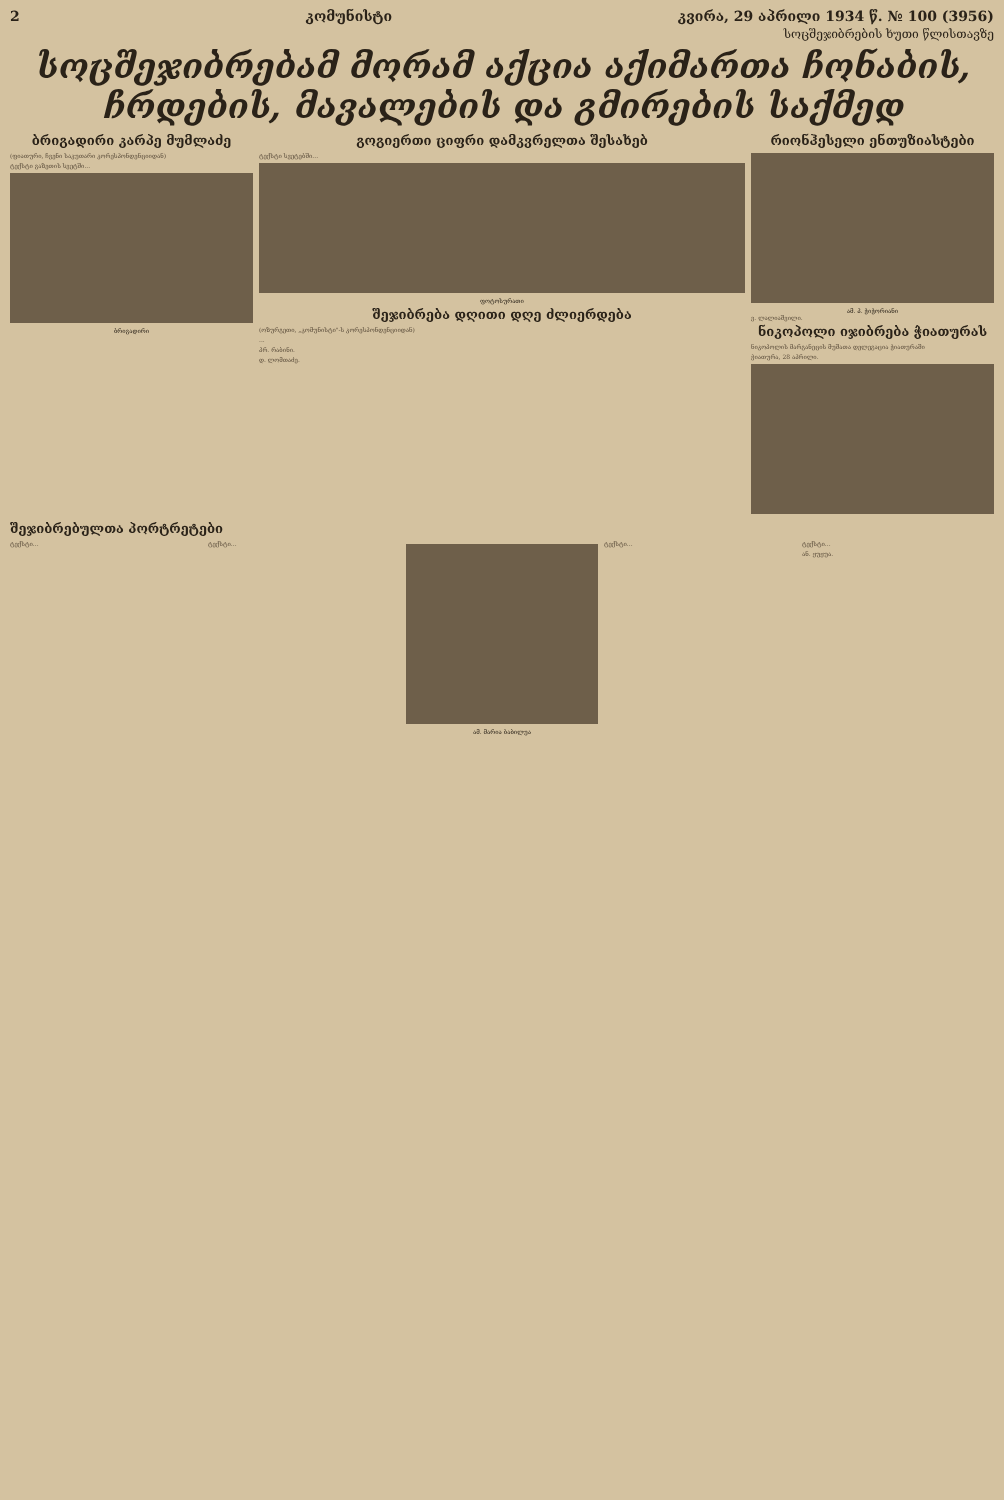2 კომუნისტი კვირა, 29 აპრილი 1934 წ. № 100 (3956)
სოცშეჯიბრების ხუთი წლისთავზე
სოცშეჯიბრებამ მორამ აქცია აქიმართა ჩონაბის, ჩრდების, მავალების და გმირების საქმედ
ბრიგადირი კარპე მუმლაძე
(ფიათური, ჩვენი საკუთარი კორესპონდენციიდან)
ტექსტი გაზეთის სვეტში...
ბრიგადირი
გოგიერთი ციფრი დამკვრელთა შესახებ
ტექსტი სვეტებში...
ფოტოსურათი
შეჯიბრება დღითი დღე ძლიერდება
(ოზურგეთი, „კომუნისტი"-ს კორესპონდენციიდან)
...
პრ. რაბინი.
დ. ლომთაძე.
რიონჰესელი ენთუზიასტები
ამ. პ. ჭიჭორიანი
ვ. ლალიაშვილი.
ნიკოპოლი იჯიბრება ჭიათურას
ნიკოპოლის მარგანეცის მუშათა დელეგაცია ჭიათურაში
ჭიათურა, 28 აპრილი.
შეჯიბრებულთა პორტრეტები
ტექსტი... ტექსტი... ამ. მარია ბაბილუა ტექსტი... ტექსტი...
ან. ჟუჟუა.